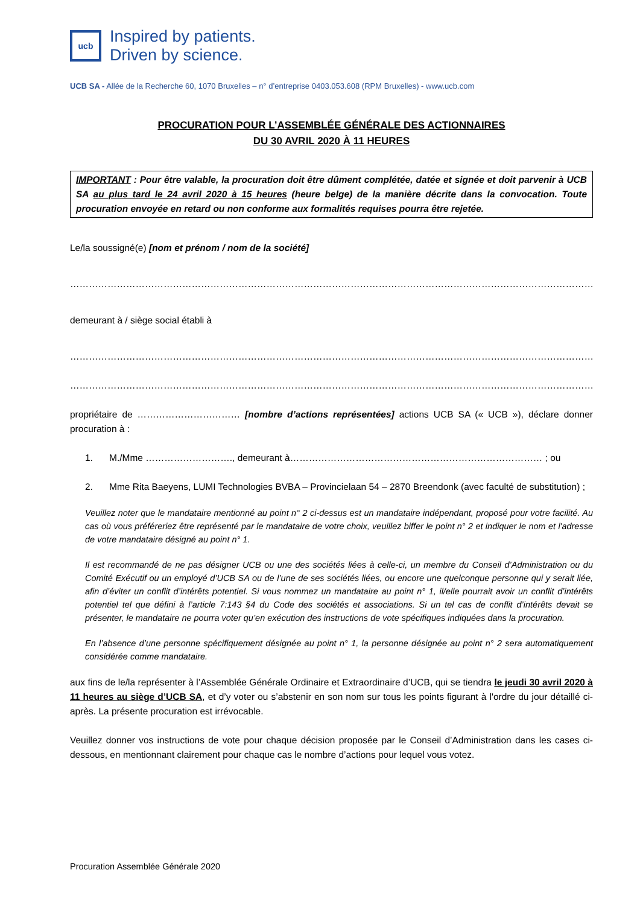ucb
Inspired by patients.
Driven by science.
UCB SA - Allée de la Recherche 60, 1070 Bruxelles – n° d’entreprise 0403.053.608 (RPM Bruxelles) - www.ucb.com
PROCURATION POUR L’ASSEMBLÉE GÉNÉRALE DES ACTIONNAIRES
DU 30 AVRIL 2020 À 11 HEURES
IMPORTANT : Pour être valable, la procuration doit être dûment complétée, datée et signée et doit parvenir à UCB SA au plus tard le 24 avril 2020 à 15 heures (heure belge) de la manière décrite dans la convocation. Toute procuration envoyée en retard ou non conforme aux formalités requises pourra être rejetée.
Le/la soussigné(e) [nom et prénom / nom de la société]
……………………………………………………………………………………………………………………………………………………………………
demeurant à / siège social établi à
……………………………………………………………………………………………………………………………………………………………………
……………………………………………………………………………………………………………………………………………………………………
propriétaire de …………………………… [nombre d’actions représentées] actions UCB SA (« UCB »), déclare donner procuration à :
1. M./Mme ………………………., demeurant à……………………………………………………………………… ; ou
2. Mme Rita Baeyens, LUMI Technologies BVBA – Provincielaan 54 – 2870 Breendonk (avec faculté de substitution) ;
Veuillez noter que le mandataire mentionné au point n° 2 ci-dessus est un mandataire indépendant, proposé pour votre facilité. Au cas où vous préféreriez être représenté par le mandataire de votre choix, veuillez biffer le point n° 2 et indiquer le nom et l'adresse de votre mandataire désigné au point n° 1.
Il est recommandé de ne pas désigner UCB ou une des sociétés liées à celle-ci, un membre du Conseil d’Administration ou du Comité Exécutif ou un employé d’UCB SA ou de l’une de ses sociétés liées, ou encore une quelconque personne qui y serait liée, afin d’éviter un conflit d’intérêts potentiel. Si vous nommez un mandataire au point n° 1, il/elle pourrait avoir un conflit d’intérêts potentiel tel que défini à l’article 7:143 §4 du Code des sociétés et associations. Si un tel cas de conflit d’intérêts devait se présenter, le mandataire ne pourra voter qu’en exécution des instructions de vote spécifiques indiquées dans la procuration.
En l’absence d’une personne spécifiquement désignée au point n° 1, la personne désignée au point n° 2 sera automatiquement considérée comme mandataire.
aux fins de le/la représenter à l’Assemblée Générale Ordinaire et Extraordinaire d’UCB, qui se tiendra le jeudi 30 avril 2020 à 11 heures au siège d’UCB SA, et d’y voter ou s’abstenir en son nom sur tous les points figurant à l'ordre du jour détaillé ci-après. La présente procuration est irrévocable.
Veuillez donner vos instructions de vote pour chaque décision proposée par le Conseil d’Administration dans les cases ci-dessous, en mentionnant clairement pour chaque cas le nombre d’actions pour lequel vous votez.
Procuration Assemblée Générale 2020